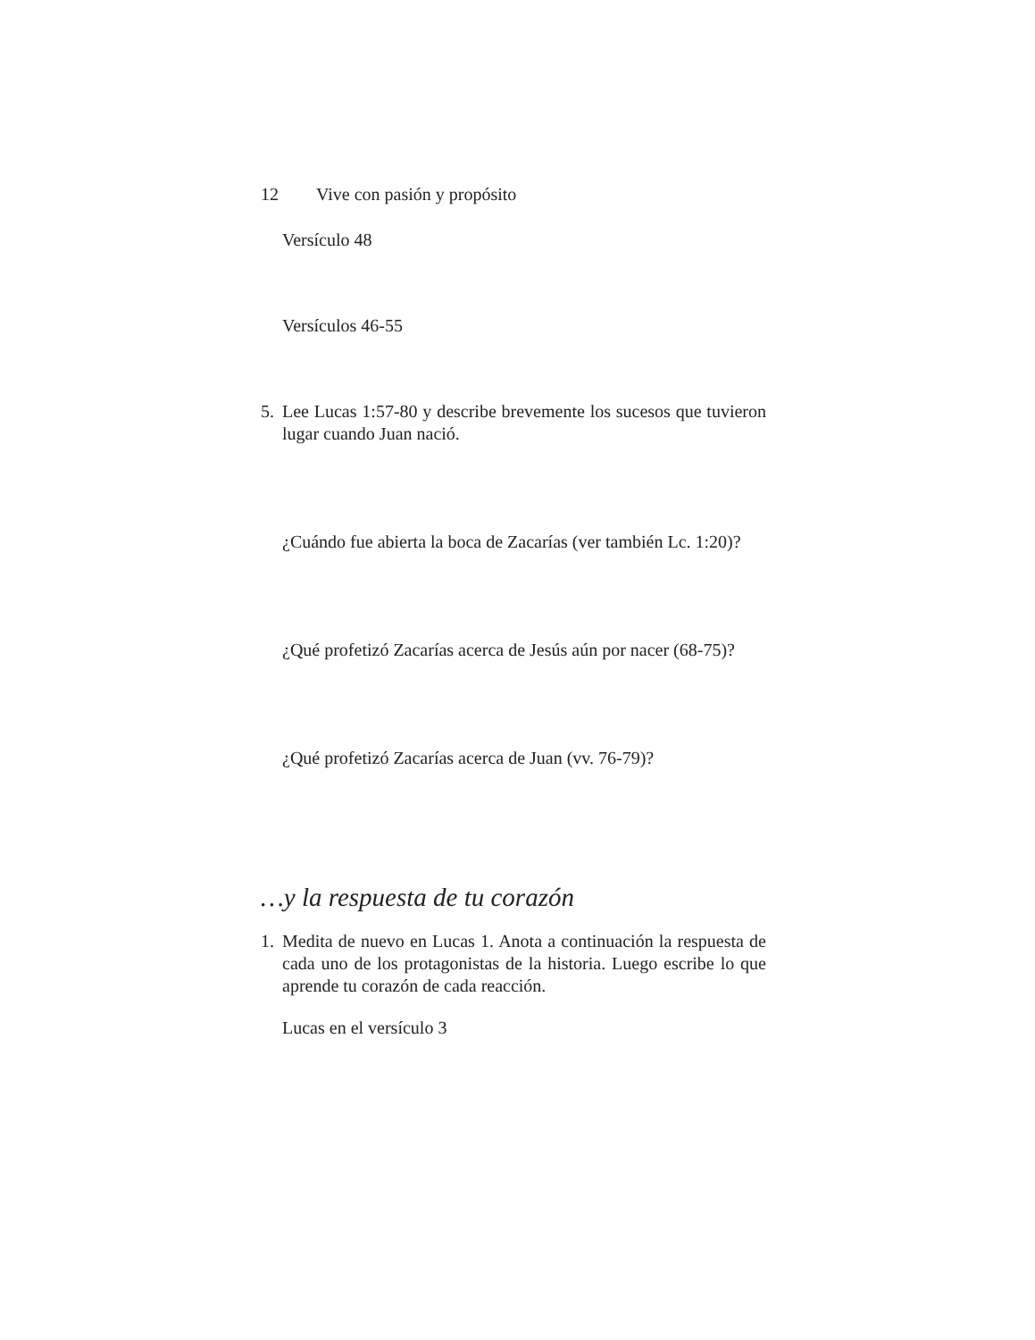12 Vive con pasión y propósito
Versículo 48
Versículos 46-55
5. Lee Lucas 1:57-80 y describe brevemente los sucesos que tuvieron lugar cuando Juan nació.
¿Cuándo fue abierta la boca de Zacarías (ver también Lc. 1:20)?
¿Qué profetizó Zacarías acerca de Jesús aún por nacer (68-75)?
¿Qué profetizó Zacarías acerca de Juan (vv. 76-79)?
…y la respuesta de tu corazón
1. Medita de nuevo en Lucas 1. Anota a continuación la respuesta de cada uno de los protagonistas de la historia. Luego escribe lo que aprende tu corazón de cada reacción.
Lucas en el versículo 3